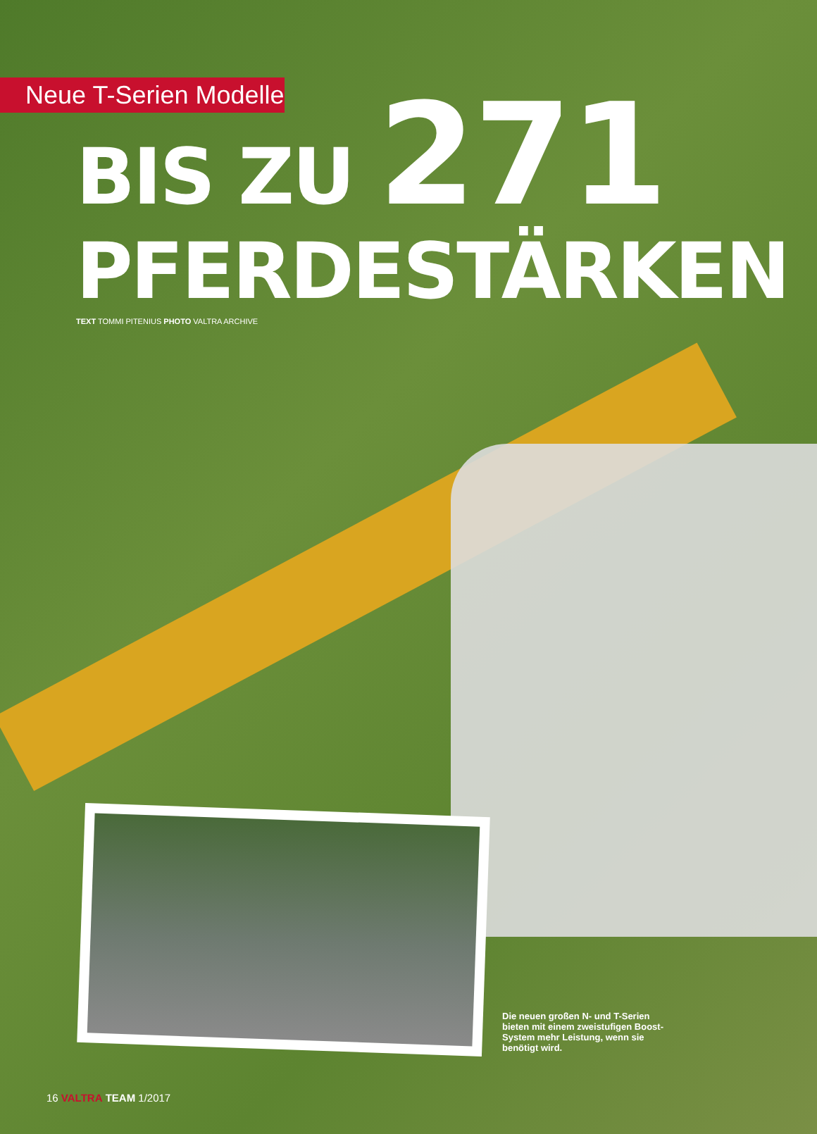Neue T-Serien Modelle
BIS ZU 271
PFERDESTÄRKEN
TEXT TOMMI PITENIUS PHOTO VALTRA ARCHIVE
Die neuen großen N- und T-Serien bieten mit einem zweistufigen Boost-System mehr Leistung, wenn sie benötigt wird.
16 VALTRA TEAM 1/2017